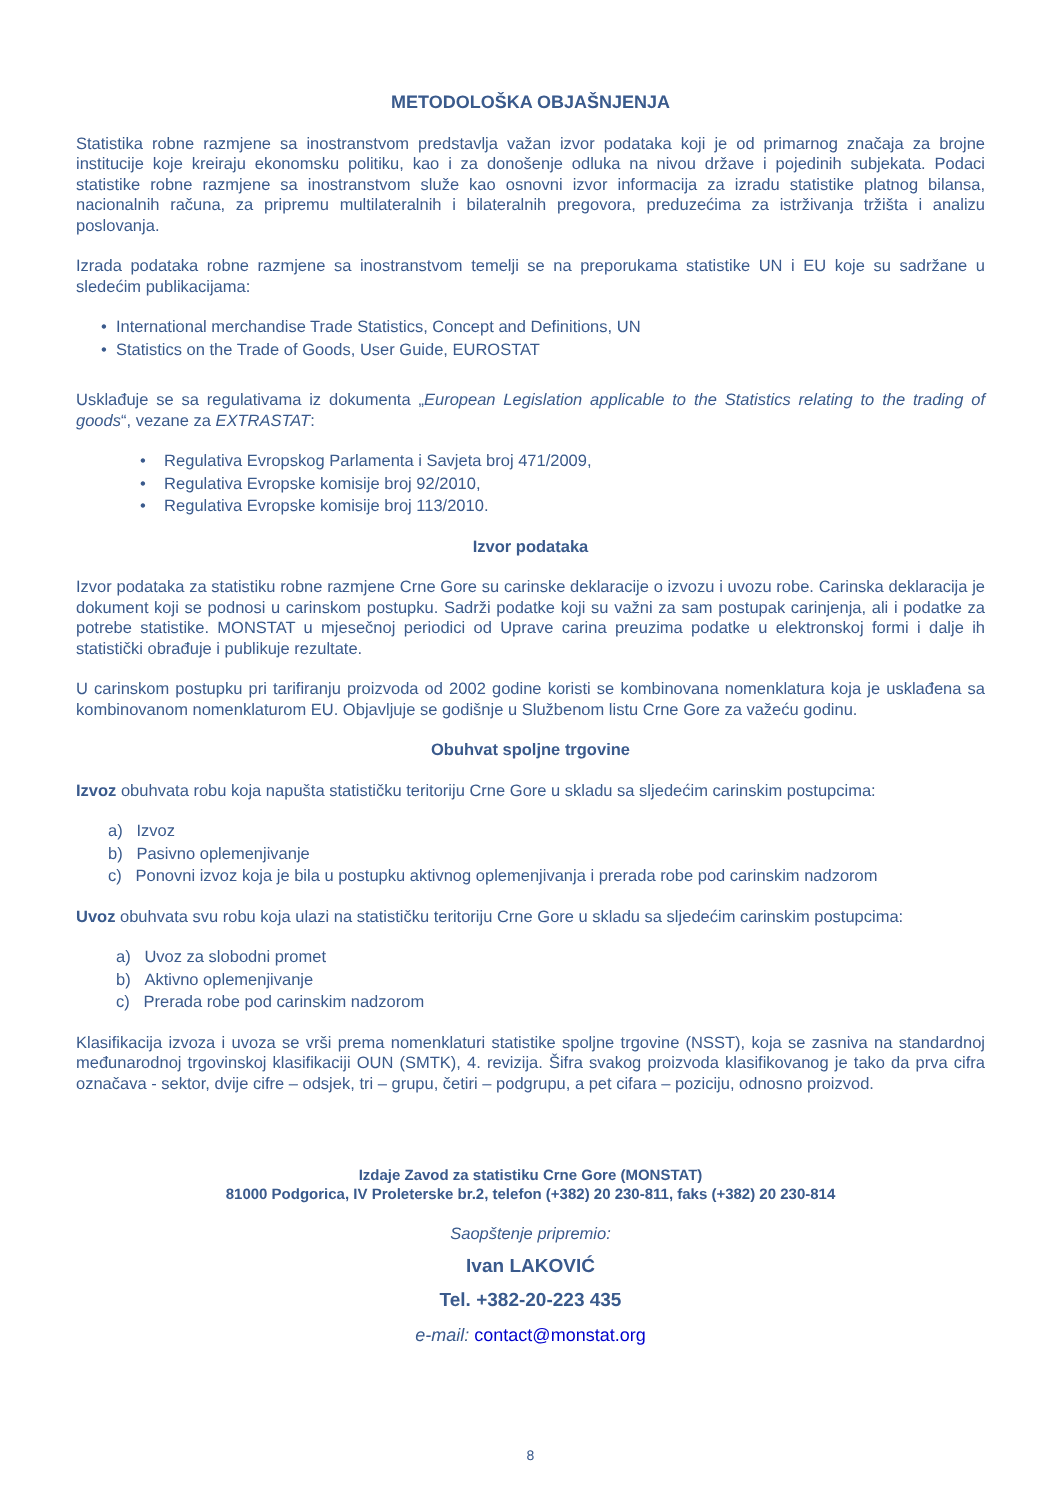METODOLOŠKA OBJAŠNJENJA
Statistika robne razmjene sa inostranstvom predstavlja važan izvor podataka koji je od primarnog značaja za brojne institucije koje kreiraju ekonomsku politiku, kao i za donošenje odluka na nivou države i pojedinih subjekata. Podaci statistike robne razmjene sa inostranstvom služe kao osnovni izvor informacija za izradu statistike platnog bilansa, nacionalnih računa, za pripremu multilateralnih i bilateralnih pregovora, preduzećima za istrživanja tržišta i analizu poslovanja.
Izrada podataka robne razmjene sa inostranstvom temelji se na preporukama statistike UN i EU koje su sadržane u sledećim publikacijama:
• International merchandise Trade Statistics, Concept and Definitions, UN
• Statistics on the Trade of Goods, User Guide, EUROSTAT
Usklađuje se sa regulativama iz dokumenta „European Legislation applicable to the Statistics relating to the trading of goods“, vezane za EXTRASTAT:
• Regulativa Evropskog Parlamenta i Savjeta broj 471/2009,
• Regulativa Evropske komisije broj 92/2010,
• Regulativa Evropske komisije broj 113/2010.
Izvor podataka
Izvor podataka za statistiku robne razmjene Crne Gore su carinske deklaracije o izvozu i uvozu robe. Carinska deklaracija je dokument koji se podnosi u carinskom postupku. Sadrži podatke koji su važni za sam postupak carinjenja, ali i podatke za potrebe statistike. MONSTAT u mjesečnoj periodici od Uprave carina preuzima podatke u elektronskoj formi i dalje ih statistički obrađuje i publikuje rezultate.
U carinskom postupku pri tarifiranju proizvoda od 2002 godine koristi se kombinovana nomenklatura koja je usklađena sa kombinovanom nomenklaturom EU. Objavljuje se godišnje u Službenom listu Crne Gore za važeću godinu.
Obuhvat spoljne trgovine
Izvoz obuhvata robu koja napušta statističku teritoriju Crne Gore u skladu sa sljedećim carinskim postupcima:
a) Izvoz
b) Pasivno oplemenjivanje
c) Ponovni izvoz koja je bila u postupku aktivnog oplemenjivanja i prerada robe pod carinskim nadzorom
Uvoz obuhvata svu robu koja ulazi na statističku teritoriju Crne Gore u skladu sa sljedećim carinskim postupcima:
a) Uvoz za slobodni promet
b) Aktivno oplemenjivanje
c) Prerada robe pod carinskim nadzorom
Klasifikacija izvoza i uvoza se vrši prema nomenklaturi statistike spoljne trgovine (NSST), koja se zasniva na standardnoj međunarodnoj trgovinskoj klasifikaciji OUN (SMTK), 4. revizija. Šifra svakog proizvoda klasifikovanog je tako da prva cifra označava - sektor, dvije cifre – odsjek, tri – grupu, četiri – podgrupu, a pet cifara – poziciju, odnosno proizvod.
Izdaje Zavod za statistiku Crne Gore (MONSTAT)
81000 Podgorica, IV Proleterske br.2, telefon (+382) 20 230-811, faks (+382) 20 230-814
Saopštenje pripremio:
Ivan LAKOVIĆ
Tel. +382-20-223 435
e-mail: contact@monstat.org
8